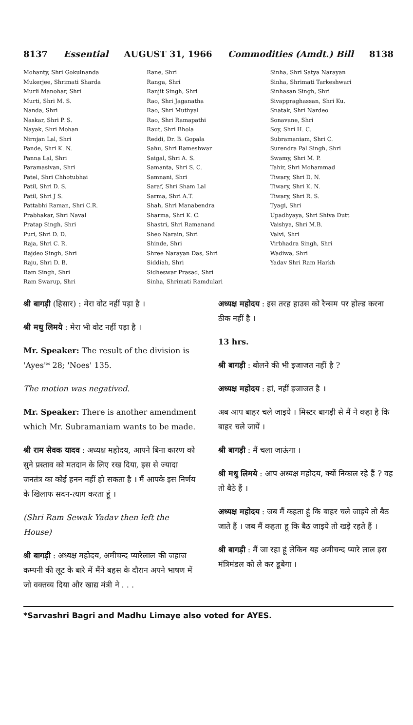8137 Essential AUGUST 31, 1966 Commodities (Amdt.) Bill 8138
Mohanty, Shri Gokulnanda
Mukerjee, Shrimati Sharda
Murli Manohar, Shri
Murti, Shri M. S.
Nanda, Shri
Naskar, Shri P. S.
Nayak, Shri Mohan
Nirnjan Lal, Shri
Pande, Shri K. N.
Panna Lal, Shri
Paramasivan, Shri
Patel, Shri Chhotubhai
Patil, Shri D. S.
Patil, Shri J S.
Pattabhi Raman, Shri C.R.
Prabhakar, Shri Naval
Pratap Singh, Shri
Puri, Shri D. D.
Raja, Shri C. R.
Rajdeo Singh, Shri
Raju, Shri D. B.
Ram Singh, Shri
Ram Swarup, Shri
Rane, Shri
Ranga, Shri
Ranjit Singh, Shri
Rao, Shri Jaganatha
Rao, Shri Muthyal
Rao, Shri Ramapathi
Raut, Shri Bhola
Reddi, Dr. B. Gopala
Sahu, Shri Rameshwar
Saigal, Shri A. S.
Samanta, Shri S. C.
Samnani, Shri
Saraf, Shri Sham Lal
Sarma, Shri A.T.
Shah, Shri Manabendra
Sharma, Shri K. C.
Shastri, Shri Ramanand
Sheo Narain, Shri
Shinde, Shri
Shree Narayan Das, Shri
Siddiah, Shri
Sidheswar Prasad, Shri
Sinha, Shrimati Ramdulari
Sinha, Shri Satya Narayan
Sinha, Shrimati Tarkeshwari
Sinhasan Singh, Shri
Sivappraghassan, Shri Ku.
Snatak, Shri Nardeo
Sonavane, Shri
Soy, Shri H. C.
Subramaniam, Shri C.
Surendra Pal Singh, Shri
Swamy, Shri M. P.
Tahir, Shri Mohammad
Tiwary, Shri D. N.
Tiwary, Shri K. N.
Tiwary, Shri R. S.
Tyagi, Shri
Upadhyaya, Shri Shiva Dutt
Vaishya, Shri M.B.
Valvi, Shri
Virbhadra Singh, Shri
Wadiwa, Shri
Yadav Shri Ram Harkh
श्री बागड़ी (हिसार) : मेरा वोट नहीं पड़ा है ।
श्री मधु लिमये : मेरा भी वोट नहीं पड़ा है ।
Mr. Speaker: The result of the division is 'Ayes'* 28; 'Noes' 135.
The motion was negatived.
Mr. Speaker: There is another amendment which Mr. Subramaniam wants to be made.
श्री राम सेवक यादव : अध्यक्ष महोदय, आपने बिना कारण को सुने प्रस्ताव को मतदान के लिए रख दिया, इस से ज्यादा जनतंत्र का कोई हनन नहीं हो सकता है । मैं आपके इस निर्णय के खिलाफ सदन-त्याग करता हूं ।
(Shri Ram Sewak Yadav then left the House)
श्री बागड़ी : अध्यक्ष महोदय, अमीचन्द प्यारेलाल की जहाज कम्पनी की लूट के बारे में मैंने बहस के दौरान अपने भाषण में जो वक्तव्य दिया और खाद्य मंत्री ने . . .
अध्यक्ष महोदय : इस तरह हाउस को रैन्सम पर होल्ड करना ठीक नहीं है ।
13 hrs.
श्री बागड़ी : बोलने की भी इजाजत नहीं है ?
अध्यक्ष महोदय : हां, नहीं इजाजत है ।
अब आप बाहर चले जाइये । मिस्टर बागड़ी से मैं ने कहा है कि बाहर चले जायें ।
श्री बागड़ी : मैं चला जाऊंगा ।
श्री मधु लिमये : आप अध्यक्ष महोदय, क्यों निकाल रहे हैं ? वह तो बैठे हैं ।
अध्यक्ष महोदय : जब मैं कहता हूं कि बाहर चले जाइये तो बैठ जाते हैं । जब मैं कहता हू कि बैठ जाइये तो खड़े रहते हैं ।
श्री बागड़ी : मैं जा रहा हूं लेकिन यह अमीचन्द प्यारे लाल इस मंत्रिमंडल को ले कर डूबेगा ।
*Sarvashri Bagri and Madhu Limaye also voted for AYES.